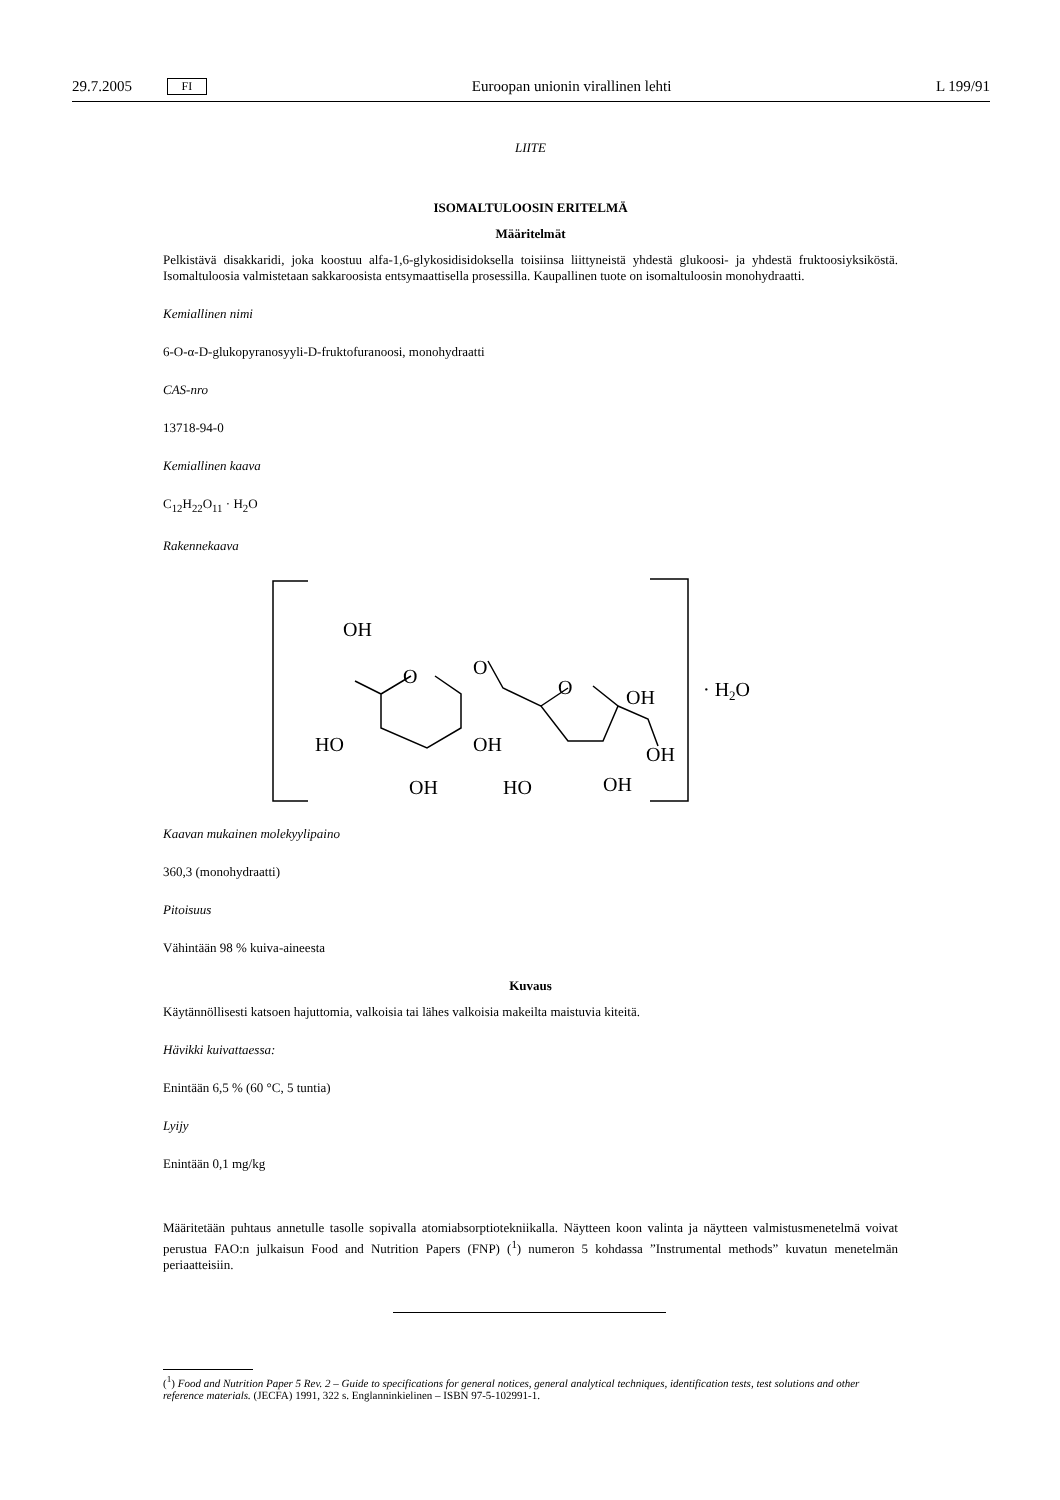29.7.2005 FI Euroopan unionin virallinen lehti L 199/91
LIITE
ISOMALTULOOSIN ERITELMÄ
Määritelmät
Pelkistävä disakkaridi, joka koostuu alfa-1,6-glykosidisidoksella toisiinsa liittyneistä yhdestä glukoosi- ja yhdestä fruktoosiyksiköstä. Isomaltuloosia valmistetaan sakkaroosista entsymaattisella prosessilla. Kaupallinen tuote on isomaltuloosin monohydraatti.
Kemiallinen nimi
6-O-α-D-glukopyranosyyli-D-fruktofuranoosi, monohydraatti
CAS-nro
13718-94-0
Kemiallinen kaava
C<sub>12</sub>H<sub>22</sub>O<sub>11</sub> · H<sub>2</sub>O
Rakennekaava
OH
O
O
O
OH
HO
OH
OH
HO
OH
OH
· H2O
Kaavan mukainen molekyylipaino
360,3 (monohydraatti)
Pitoisuus
Vähintään 98 % kuiva-aineesta
Kuvaus
Käytännöllisesti katsoen hajuttomia, valkoisia tai lähes valkoisia makeilta maistuvia kiteitä.
Hävikki kuivattaessa:
Enintään 6,5 % (60 °C, 5 tuntia)
Lyijy
Enintään 0,1 mg/kg
Määritetään puhtaus annetulle tasolle sopivalla atomiabsorptiotekniikalla. Näytteen koon valinta ja näytteen valmistusmenetelmä voivat perustua FAO:n julkaisun Food and Nutrition Papers (FNP) (<sup>1</sup>) numeron 5 kohdassa ”Instrumental methods” kuvatun menetelmän periaatteisiin.
(<sup>1</sup>) Food and Nutrition Paper 5 Rev. 2 – Guide to specifications for general notices, general analytical techniques, identification tests, test solutions and other reference materials. (JECFA) 1991, 322 s. Englanninkielinen – ISBN 97-5-102991-1.